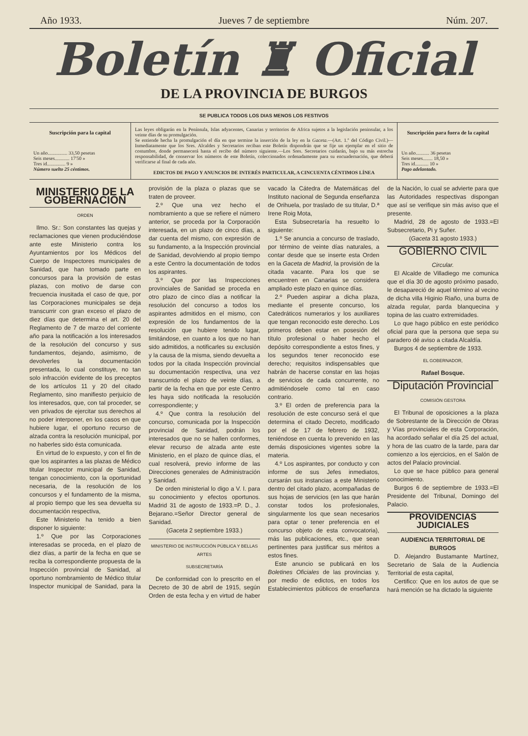Año 1933. Jueves 7 de septiembre Núm. 207.
Boletín ♜ Oficial
DE LA PROVINCIA DE BURGOS
SE PUBLICA TODOS LOS DIAS MENOS LOS FESTIVOS
Suscripción para la capital
Un año................ 33,50 pesetas
Seis meses............ 17'50 »
Tres id............... 9 »
Número suelto 25 céntimos.
Las leyes obligarán en la Península, Islas adyacentes, Canarias y territorios de Africa sujetos a la legislación peninsular, a los veinte días de su promulgación.
Se entiende hecha la promulgación el día en que termine la inserción de la ley en la Gaceta.—(Art. 1.º del Código Civil.)—Inmediatamente que los Sres. Alcaldes y Secretarios reciban este Boletín dispondrán que se fije un ejemplar en el sitio de costumbre, donde permanecerá hasta el recibo del número siguiente.—Los Sres. Secretarios cuidarán, bajo su más estrecha responsabilidad, de conservar los números de este Boletín, coleccionados ordenadamente para su encuadernación, que deberá verificarse al final de cada año.
EDICTOS DE PAGO Y ANUNCIOS DE INTERÉS PARTICULAR, A CINCUENTA CÉNTIMOS LÍNEA
Suscripción para fuera de la capital
Un año........... 36 pesetas
Seis meses........ 18,50 »
Tres id........... 10 »
Pago adelantado.
MINISTERIO DE LA GOBERNACIÓN
ORDEN
Ilmo. Sr.: Son constantes las quejas y reclamaciones que vienen produciéndose ante este Ministerio contra los Ayuntamientos por los Médicos del Cuerpo de Inspectores municipales de Sanidad, que han tomado parte en concursos para la provisión de estas plazas, con motivo de darse con frecuencia inusitada el caso de que, por las Corporaciones municipales se deja transcurrir con gran exceso el plazo de diez días que determina el art. 20 del Reglamento de 7 de marzo del corriente año para la notificación a los interesados de la resolución del concurso y sus fundamentos, dejando, asimismo, de devolverles la documentación presentada, lo cual constituye, no tan solo infracción evidente de los preceptos de los artículos 11 y 20 del citado Reglamento, sino manifiesto perjuicio de los interesados, que, con tal proceder, se ven privados de ejercitar sus derechos al no poder interponer, en los casos en que hubiere lugar, el oportuno recurso de alzada contra la resolución municipal, por no haberles sido ésta comunicada.
En virtud de lo expuesto, y con el fin de que los aspirantes a las plazas de Médico titular Inspector municipal de Sanidad, tengan conocimiento, con la oportunidad necesaria, de la resolución de los concursos y el fundamento de la misma, al propio tiempo que les sea devuelta su documentación respectiva,
Este Ministerio ha tenido a bien disponer lo siguiente:
1.º Que por las Corporaciones interesadas se proceda, en el plazo de diez días, a partir de la fecha en que se reciba la correspondiente propuesta de la Inspección provincial de Sanidad, al oportuno nombramiento de Médico titular Inspector municipal de Sanidad, para la provisión de la plaza o plazas que se traten de proveer.
2.º Que una vez hecho el nombramiento a que se refiere el número anterior, se proceda por la Corporación interesada, en un plazo de cinco días, a dar cuenta del mismo, con expresión de su fundamento, a la Inspección provincial de Sanidad, devolviendo al propio tiempo a este Centro la documentación de todos los aspirantes.
3.º Que por las Inspecciones provinciales de Sanidad se proceda en otro plazo de cinco días a notificar la resolución del concurso a todos los aspirantes admitidos en el mismo, con expresión de los fundamentos de la resolución que hubiere tenido lugar, limitándose, en cuanto a los que no han sido admitidos, a notificarles su exclusión y la causa de la misma, siendo devuelta a todos por la citada Inspección provincial su documentación respectiva, una vez transcurrido el plazo de veinte días, a partir de la fecha en que por este Centro les haya sido notificada la resolución correspondiente; y
4.º Que contra la resolución del concurso, comunicada por la Inspección provincial de Sanidad, podrán los interesados que no se hallen conformes, elevar recurso de alzada ante este Ministerio, en el plazo de quince días, el cual resolverá, previo informe de las Direcciones generales de Administración y Sanidad.
De orden ministerial lo digo a V. I. para su conocimiento y efectos oportunos. Madrid 31 de agosto de 1933.=P. D., J. Bejarano.=Señor Director general de Sanidad.
(Gaceta 2 septiembre 1933.)
MINISTERIO DE INSTRUCCIÓN PÚBLICA Y BELLAS ARTES
SUBSECRETARÍA
De conformidad con lo prescrito en el Decreto de 30 de abril de 1915, según Orden de esta fecha y en virtud de haber vacado la Cátedra de Matemáticas del Instituto nacional de Segunda enseñanza de Orihuela, por traslado de su titular, D.ª Irene Roig Mota,
Esta Subsecretaría ha resuelto lo siguiente:
1.º Se anuncia a concurso de traslado, por término de veinte días naturales, a contar desde que se inserte esta Orden en la Gaceta de Madrid, la provisión de la citada vacante. Para los que se encuentren en Canarias se considera ampliado este plazo en quince días.
2.º Pueden aspirar a dicha plaza, mediante el presente concurso, los Catedráticos numerarios y los auxiliares que tengan reconocido este derecho. Los primeros deben estar en posesión del título profesional o haber hecho el depósito correspondiente a estos fines, y los segundos tener reconocido ese derecho; requisitos indispensables que habrán de hacerse constar en las hojas de servicios de cada concurrente, no admitiéndosele como tal en caso contrario.
3.º El orden de preferencia para la resolución de este concurso será el que determina el citado Decreto, modificado por el de 17 de febrero de 1932, teniéndose en cuenta lo prevenido en las demás disposiciones vigentes sobre la materia.
4.º Los aspirantes, por conducto y con informe de sus Jefes inmediatos, cursarán sus instancias a este Ministerio dentro del citado plazo, acompañadas de sus hojas de servicios (en las que harán constar todos los profesionales, singularmente los que sean necesarios para optar o tener preferencia en el concurso objeto de esta convocatoria), más las publicaciones, etc., que sean pertinentes para justificar sus méritos a estos fines.
Este anuncio se publicará en los Boletines Oficiales de las provincias y, por medio de edictos, en todos los Establecimientos públicos de enseñanza de la Nación, lo cual se advierte para que las Autoridades respectivas dispongan que así se verifique sin más aviso que el presente.
Madrid, 28 de agosto de 1933.=El Subsecretario, Pi y Suñer.
(Gaceta 31 agosto 1933.)
GOBIERNO CIVIL
Circular.
El Alcalde de Villadiego me comunica que el día 30 de agosto próximo pasado, le desapareció de aquel término al vecino de dicha villa Higinio Riaño, una burra de alzada regular, parda blanquecina y topina de las cuatro extremidades.
Lo que hago público en este periódico oficial para que la persona que sepa su paradero dé aviso a citada Alcaldía.
Burgos 4 de septiembre de 1933.
EL GOBERNADOR,
Rafael Bosque.
Diputación Provincial
COMISIÓN GESTORA
El Tribunal de oposiciones a la plaza de Sobrestante de la Dirección de Obras y Vías provinciales de esta Corporación, ha acordado señalar el día 25 del actual, y hora de las cuatro de la tarde, para dar comienzo a los ejercicios, en el Salón de actos del Palacio provincial.
Lo que se hace público para general conocimiento.
Burgos 6 de septiembre de 1933.=El Presidente del Tribunal, Domingo del Palacio.
PROVIDENCIAS JUDICIALES
AUDIENCIA TERRITORIAL DE BURGOS
D. Alejandro Bustamante Martínez, Secretario de Sala de la Audiencia Territorial de esta capital,
Certifico: Que en los autos de que se hará mención se ha dictado la siguiente